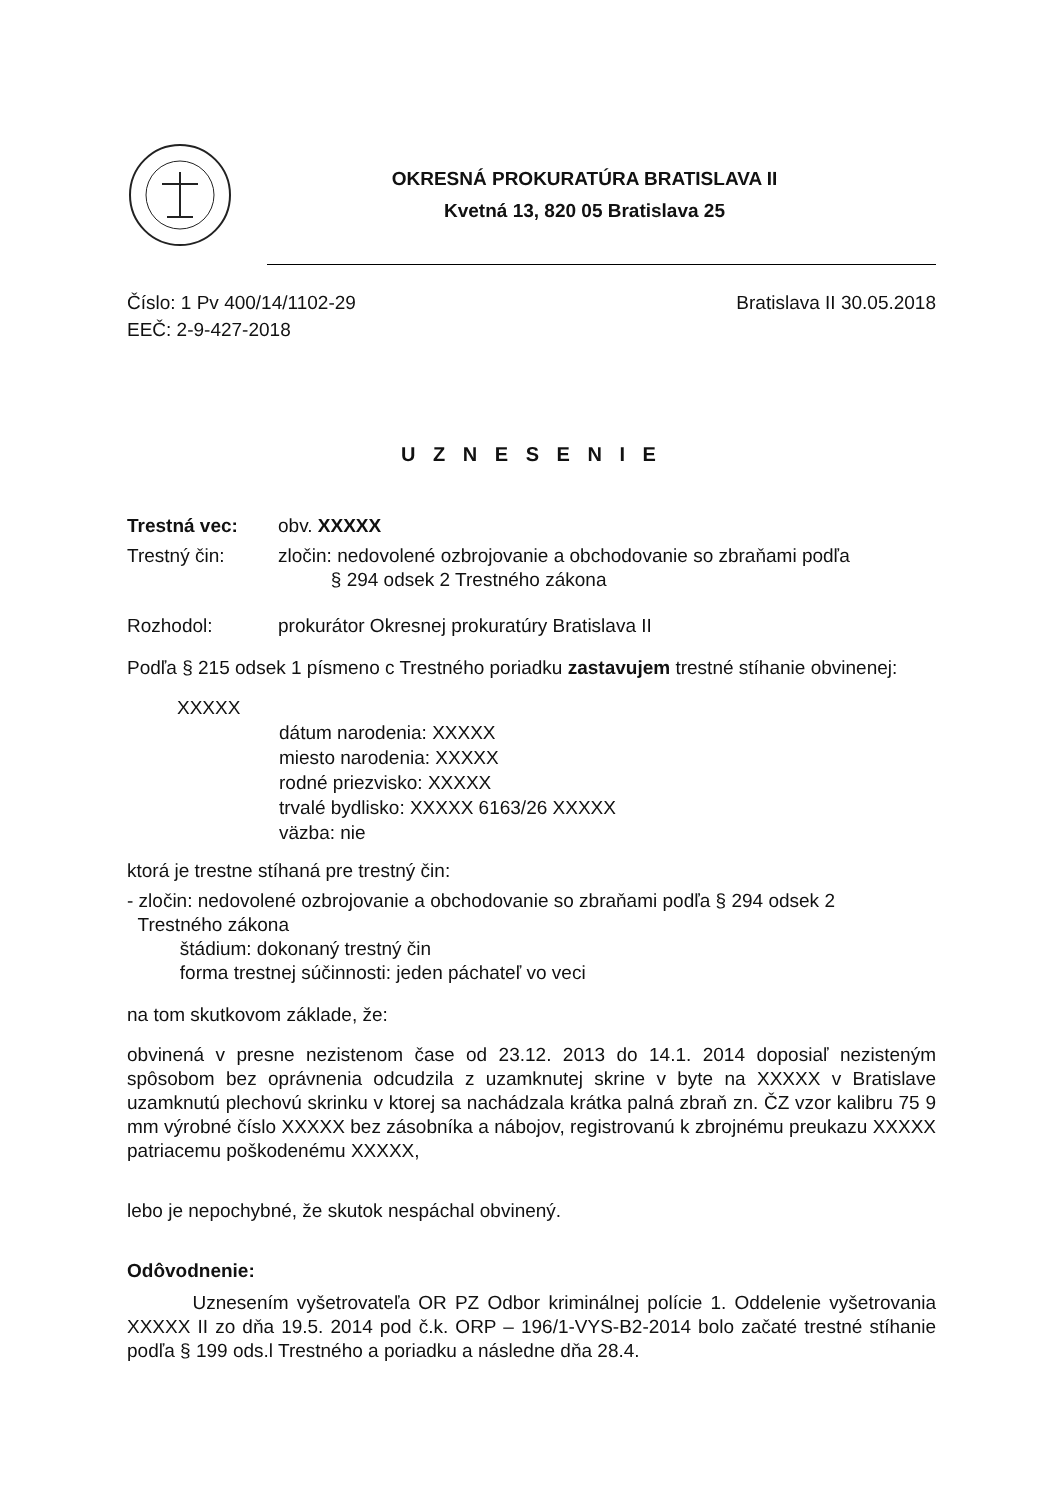OKRESNÁ PROKURATÚRA BRATISLAVA II
Kvetná 13, 820 05 Bratislava 25
Číslo: 1 Pv 400/14/1102-29
EEČ: 2-9-427-2018
Bratislava II 30.05.2018
U Z N E S E N I E
Trestná vec: obv. XXXXX
Trestný čin: zločin: nedovolené ozbrojovanie a obchodovanie so zbraňami podľa
§ 294 odsek 2 Trestného zákona
Rozhodol: prokurátor Okresnej prokuratúry Bratislava II
Podľa § 215 odsek 1 písmeno c Trestného poriadku zastavujem trestné stíhanie obvinenej:
XXXXX
dátum narodenia: XXXXX
miesto narodenia: XXXXX
rodné priezvisko: XXXXX
trvalé bydlisko: XXXXX 6163/26 XXXXX
väzba: nie
ktorá je trestne stíhaná pre trestný čin:
- zločin: nedovolené ozbrojovanie a obchodovanie so zbraňami podľa § 294 odsek 2
Trestného zákona
štádium: dokonaný trestný čin
forma trestnej súčinnosti: jeden páchateľ vo veci
na tom skutkovom základe, že:
obvinená v presne nezistenom čase od 23.12. 2013 do 14.1. 2014 doposiaľ nezisteným spôsobom bez oprávnenia odcudzila z uzamknutej skrine v byte na XXXXX v Bratislave uzamknutú plechovú skrinku v ktorej sa nachádzala krátka palná zbraň zn. ČZ vzor kalibru 75 9 mm výrobné číslo XXXXX bez zásobníka a nábojov, registrovanú k zbrojnému preukazu XXXXX patriacemu poškodenému XXXXX,
lebo je nepochybné, že skutok nespáchal obvinený.
Odôvodnenie:
Uznesením vyšetrovateľa OR PZ Odbor kriminálnej polície 1. Oddelenie vyšetrovania XXXXX II zo dňa 19.5. 2014 pod č.k. ORP – 196/1-VYS-B2-2014 bolo začaté trestné stíhanie podľa § 199 ods.l Trestného a poriadku a následne dňa 28.4.